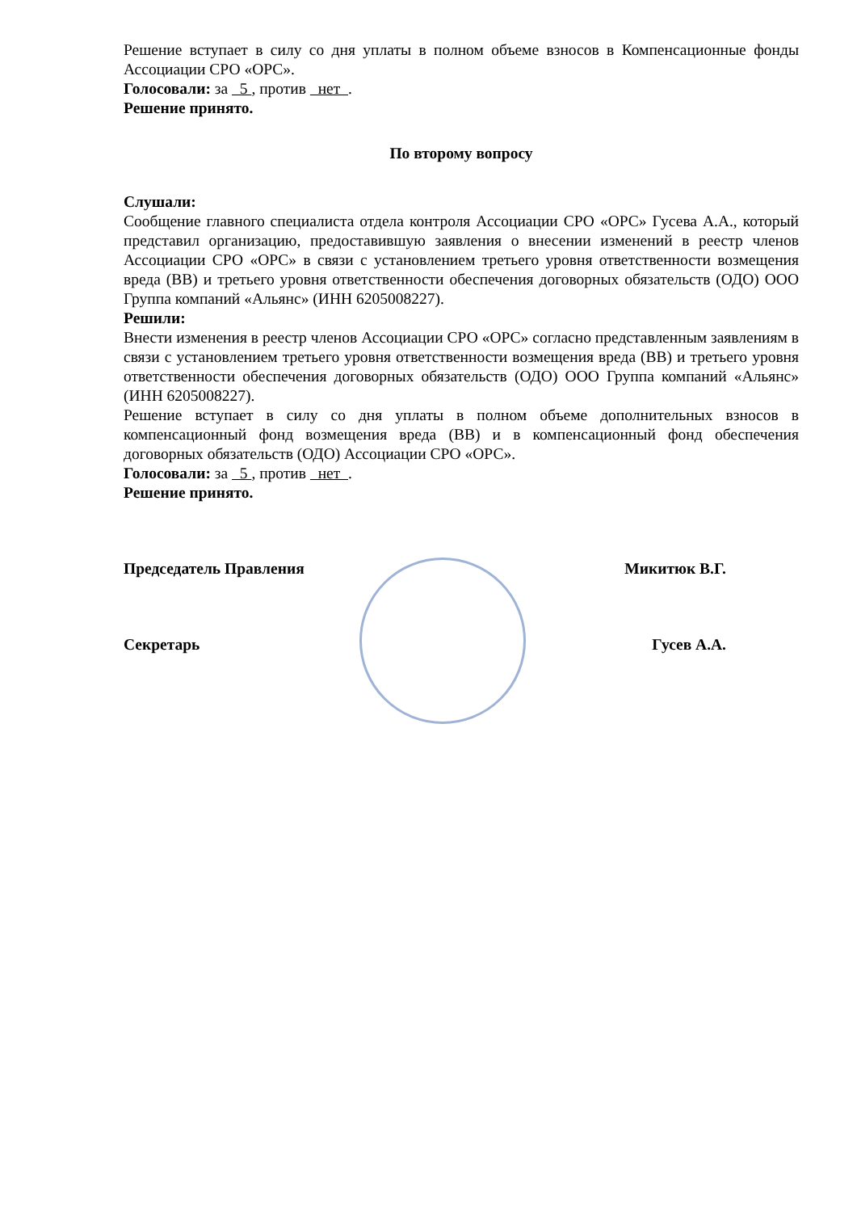Решение вступает в силу со дня уплаты в полном объеме взносов в Компенсационные фонды Ассоциации СРО «ОРС».
Голосовали: за 5 , против нет .
Решение принято.
По второму вопросу
Слушали:
Сообщение главного специалиста отдела контроля Ассоциации СРО «ОРС» Гусева А.А., который представил организацию, предоставившую заявления о внесении изменений в реестр членов Ассоциации СРО «ОРС» в связи с установлением третьего уровня ответственности возмещения вреда (ВВ) и третьего уровня ответственности обеспечения договорных обязательств (ОДО) ООО Группа компаний «Альянс» (ИНН 6205008227).
Решили:
Внести изменения в реестр членов Ассоциации СРО «ОРС» согласно представленным заявлениям в связи с установлением третьего уровня ответственности возмещения вреда (ВВ) и третьего уровня ответственности обеспечения договорных обязательств (ОДО) ООО Группа компаний «Альянс» (ИНН 6205008227).
Решение вступает в силу со дня уплаты в полном объеме дополнительных взносов в компенсационный фонд возмещения вреда (ВВ) и в компенсационный фонд обеспечения договорных обязательств (ОДО) Ассоциации СРО «ОРС».
Голосовали: за 5 , против нет .
Решение принято.
Председатель Правления Микитюк В.Г.
Секретарь Гусев А.А.